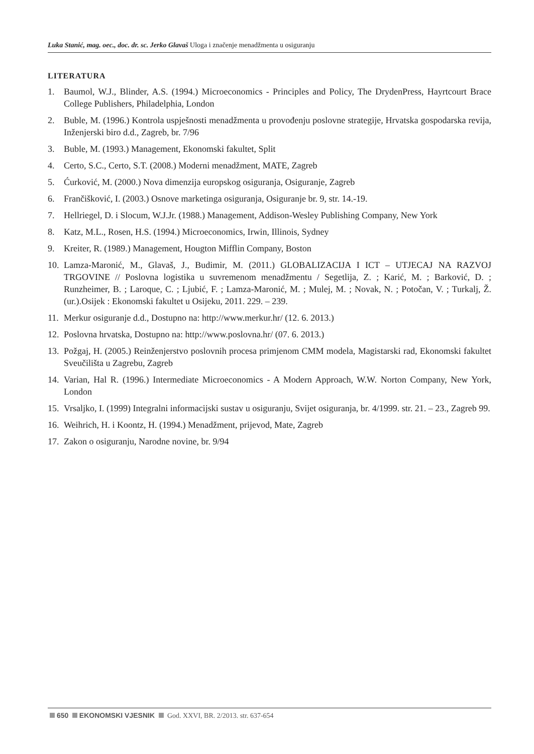Luka Stanić, mag. oec., doc. dr. sc. Jerko Glavaš Uloga i značenje menadžmenta u osiguranju
LITERATURA
1. Baumol, W.J., Blinder, A.S. (1994.) Microeconomics - Principles and Policy, The DrydenPress, Hayrtcourt Brace College Publishers, Philadelphia, London
2. Buble, M. (1996.) Kontrola uspješnosti menadžmenta u provođenju poslovne strategije, Hrvatska gospodarska revija, Inženjerski biro d.d., Zagreb, br. 7/96
3. Buble, M. (1993.) Management, Ekonomski fakultet, Split
4. Certo, S.C., Certo, S.T. (2008.) Moderni menadžment, MATE, Zagreb
5. Ćurković, M. (2000.) Nova dimenzija europskog osiguranja, Osiguranje, Zagreb
6. Frančišković, I. (2003.) Osnove marketinga osiguranja, Osiguranje br. 9, str. 14.-19.
7. Hellriegel, D. i Slocum, W.J.Jr. (1988.) Management, Addison-Wesley Publishing Company, New York
8. Katz, M.L., Rosen, H.S. (1994.) Microeconomics, Irwin, Illinois, Sydney
9. Kreiter, R. (1989.) Management, Hougton Mifflin Company, Boston
10. Lamza-Maronić, M., Glavaš, J., Budimir, M. (2011.) GLOBALIZACIJA I ICT – UTJECAJ NA RAZVOJ TRGOVINE // Poslovna logistika u suvremenom menadžmentu / Segetlija, Z. ; Karić, M. ; Barković, D. ; Runzheimer, B. ; Laroque, C. ; Ljubić, F. ; Lamza-Maronić, M. ; Mulej, M. ; Novak, N. ; Potočan, V. ; Turkalj, Ž. (ur.).Osijek : Ekonomski fakultet u Osijeku, 2011. 229. – 239.
11. Merkur osiguranje d.d., Dostupno na: http://www.merkur.hr/ (12. 6. 2013.)
12. Poslovna hrvatska, Dostupno na: http://www.poslovna.hr/ (07. 6. 2013.)
13. Požgaj, H. (2005.) Reinženjerstvo poslovnih procesa primjenom CMM modela, Magistarski rad, Ekonomski fakultet Sveučilišta u Zagrebu, Zagreb
14. Varian, Hal R. (1996.) Intermediate Microeconomics - A Modern Approach, W.W. Norton Company, New York, London
15. Vrsaljko, I. (1999) Integralni informacijski sustav u osiguranju, Svijet osiguranja, br. 4/1999. str. 21. – 23., Zagreb 99.
16. Weihrich, H. i Koontz, H. (1994.) Menadžment, prijevod, Mate, Zagreb
17. Zakon o osiguranju, Narodne novine, br. 9/94
650 EKONOMSKI VJESNIK God. XXVI, BR. 2/2013. str. 637-654